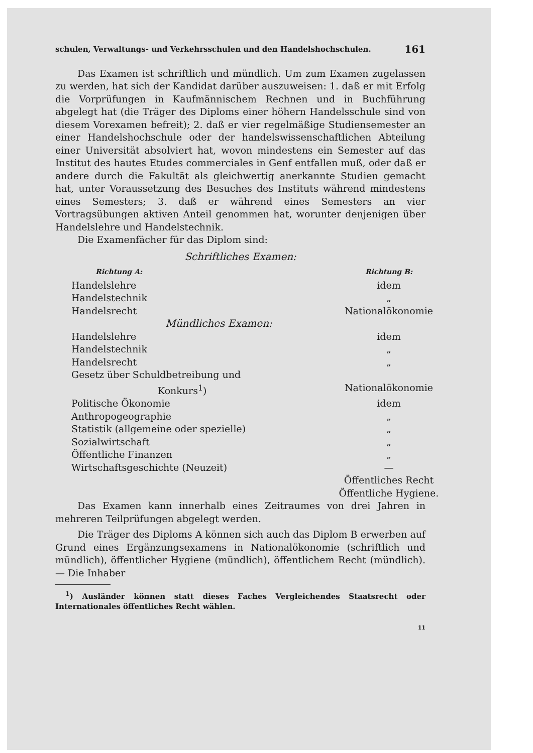schulen, Verwaltungs- und Verkehrsschulen und den Handelshochschulen. 161
Das Examen ist schriftlich und mündlich. Um zum Examen zugelassen zu werden, hat sich der Kandidat darüber auszuweisen: 1. daß er mit Erfolg die Vorprüfungen in Kaufmännischem Rechnen und in Buchführung abgelegt hat (die Träger des Diploms einer höhern Handelsschule sind von diesem Vorexamen befreit); 2. daß er vier regelmäßige Studiensemester an einer Handelshochschule oder der handelswissenschaftlichen Abteilung einer Universität absolviert hat, wovon mindestens ein Semester auf das Institut des hautes Etudes commerciales in Genf entfallen muß, oder daß er andere durch die Fakultät als gleichwertig anerkannte Studien gemacht hat, unter Voraussetzung des Besuches des Instituts während mindestens eines Semesters; 3. daß er während eines Semesters an vier Vortragsübungen aktiven Anteil genommen hat, worunter denjenigen über Handelslehre und Handelstechnik.
Die Examenfächer für das Diplom sind:
Schriftliches Examen:
| Richtung A: | Richtung B: |
| --- | --- |
| Handelslehre | idem |
| Handelstechnik | „ |
| Handelsrecht | Nationalökonomie |
| Mündliches Examen: | |
| Handelslehre | idem |
| Handelstechnik | „ |
| Handelsrecht | „ |
| Gesetz über Schuldbetreibung und Konkurs<sup>1</sup>) | Nationalökonomie |
| Politische Ökonomie | idem |
| Anthropogeographie | „ |
| Statistik (allgemeine oder spezielle) | „ |
| Sozialwirtschaft | „ |
| Öffentliche Finanzen | „ |
| Wirtschaftsgeschichte (Neuzeit) | — |
| | Öffentliches Recht Öffentliche Hygiene. |
Das Examen kann innerhalb eines Zeitraumes von drei Jahren in mehreren Teilprüfungen abgelegt werden.
Die Träger des Diploms A können sich auch das Diplom B erwerben auf Grund eines Ergänzungsexamens in Nationalökonomie (schriftlich und mündlich), öffentlicher Hygiene (mündlich), öffentlichem Recht (mündlich). — Die Inhaber
<sup>1</sup>) Ausländer können statt dieses Faches Vergleichendes Staatsrecht oder Internationales öffentliches Recht wählen.
11